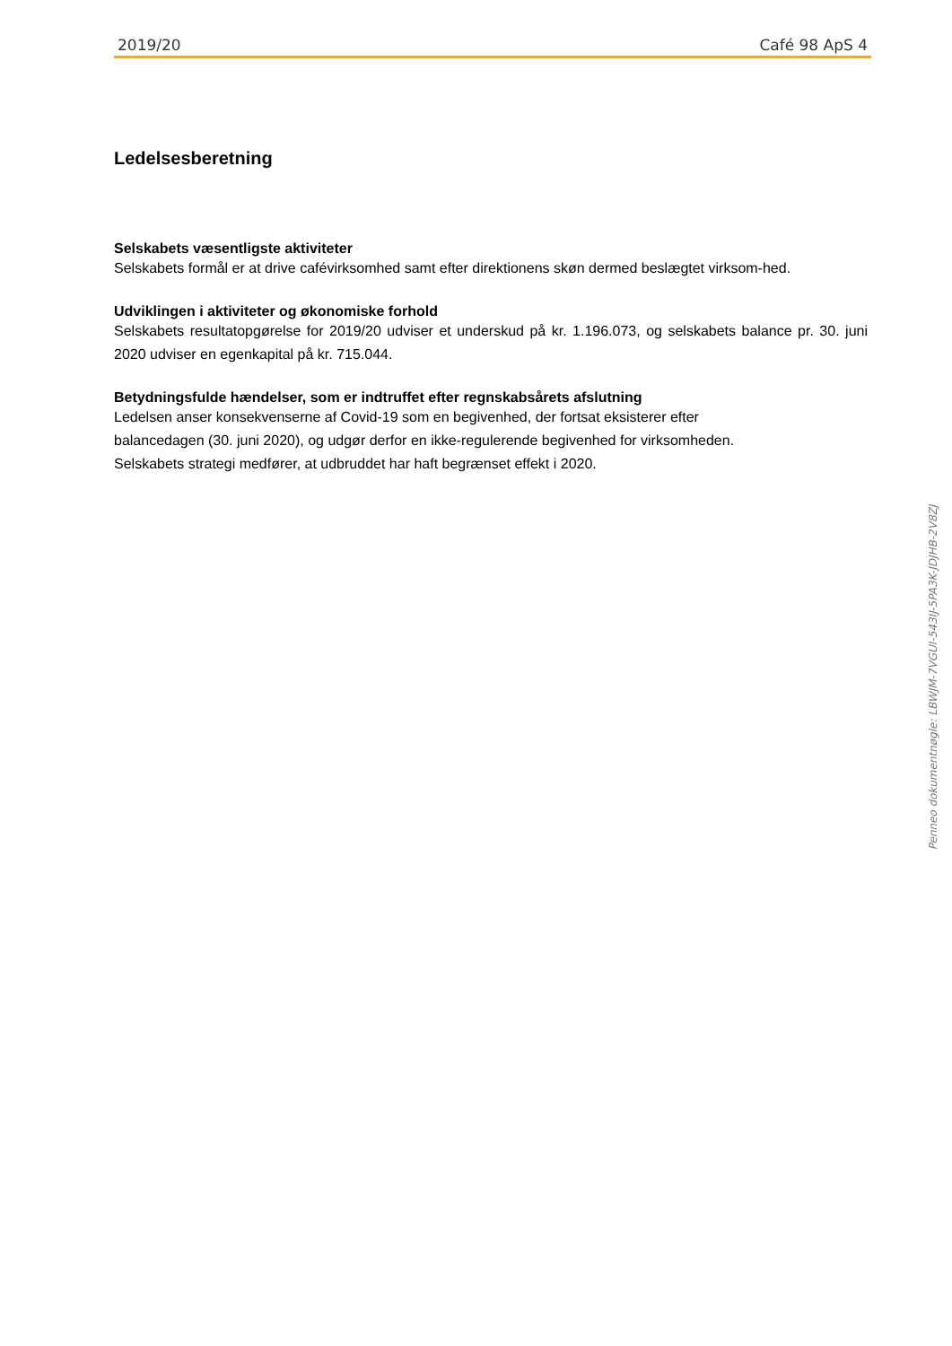2019/20 Café 98 ApS 4
Ledelsesberetning
Selskabets væsentligste aktiviteter
Selskabets formål er at drive cafévirksomhed samt efter direktionens skøn dermed beslægtet virksom-hed.
Udviklingen i aktiviteter og økonomiske forhold
Selskabets resultatopgørelse for 2019/20 udviser et underskud på kr. 1.196.073, og selskabets balance pr. 30. juni 2020 udviser en egenkapital på kr. 715.044.
Betydningsfulde hændelser, som er indtruffet efter regnskabsårets afslutning
Ledelsen anser konsekvenserne af Covid-19 som en begivenhed, der fortsat eksisterer efter
balancedagen (30. juni 2020), og udgør derfor en ikke-regulerende begivenhed for virksomheden.
Selskabets strategi medfører, at udbruddet har haft begrænset effekt i 2020.
Penneo dokumentnøgle: LBWJM-7VGUI-543IJ-5PA3K-JDJHB-2V8ZJ